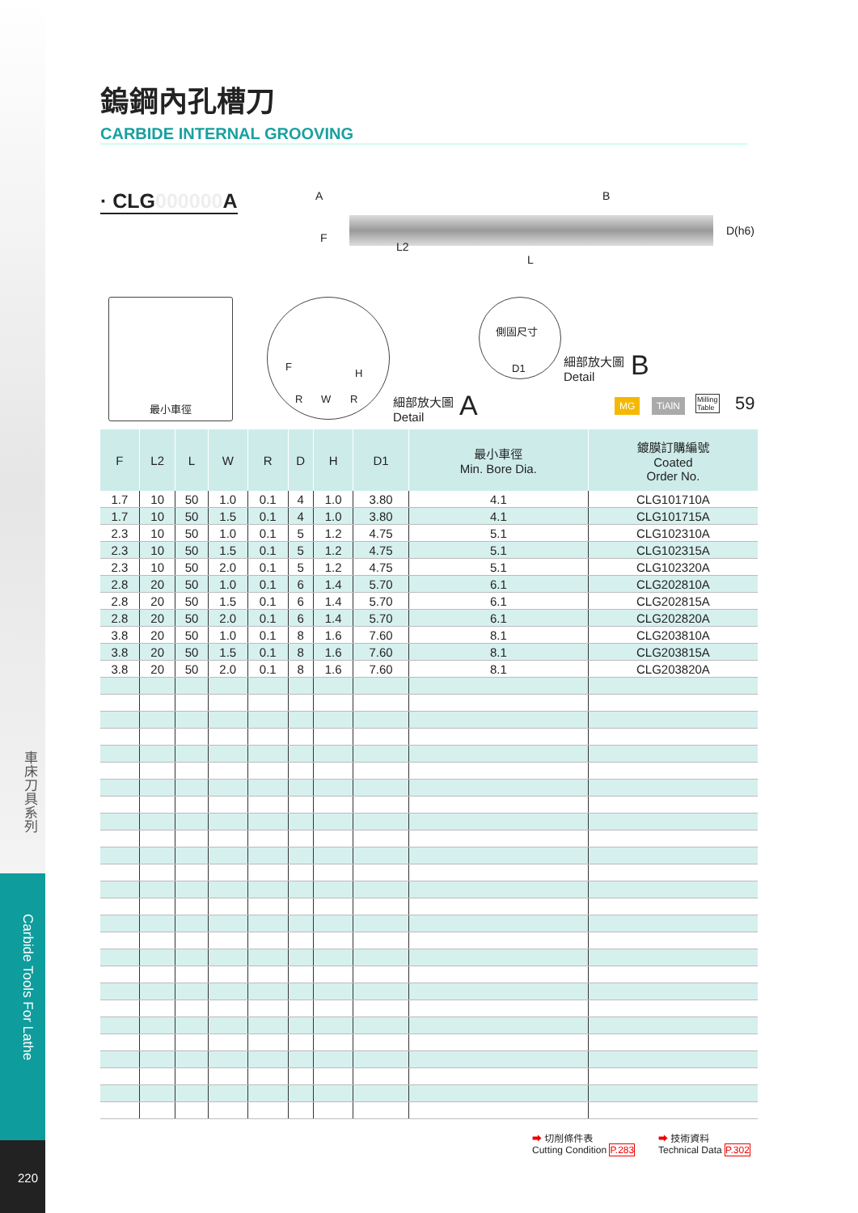車床刀具系列
Carbide Tools For Lathe
220
鎢鋼內孔槽刀
CARBIDE INTERNAL GROOVING
· CLG000000 A A B
F
L2
L
D(h6)
最小車徑 F
H
R W R
細部放大圖
Detail
A
側固尺寸
D1
細部放大圖
Detail
B
MG TiAlN
Milling
Table
59
| F | L2 | L | W | R | D | H | D1 | 最小車徑 Min. Bore Dia. | 鍍膜訂購編號 Coated Order No. |
| --- | --- | --- | --- | --- | --- | --- | --- | --- | --- |
| 1.7 | 10 | 50 | 1.0 | 0.1 | 4 | 1.0 | 3.80 | 4.1 | CLG101710A |
| 1.7 | 10 | 50 | 1.5 | 0.1 | 4 | 1.0 | 3.80 | 4.1 | CLG101715A |
| 2.3 | 10 | 50 | 1.0 | 0.1 | 5 | 1.2 | 4.75 | 5.1 | CLG102310A |
| 2.3 | 10 | 50 | 1.5 | 0.1 | 5 | 1.2 | 4.75 | 5.1 | CLG102315A |
| 2.3 | 10 | 50 | 2.0 | 0.1 | 5 | 1.2 | 4.75 | 5.1 | CLG102320A |
| 2.8 | 20 | 50 | 1.0 | 0.1 | 6 | 1.4 | 5.70 | 6.1 | CLG202810A |
| 2.8 | 20 | 50 | 1.5 | 0.1 | 6 | 1.4 | 5.70 | 6.1 | CLG202815A |
| 2.8 | 20 | 50 | 2.0 | 0.1 | 6 | 1.4 | 5.70 | 6.1 | CLG202820A |
| 3.8 | 20 | 50 | 1.0 | 0.1 | 8 | 1.6 | 7.60 | 8.1 | CLG203810A |
| 3.8 | 20 | 50 | 1.5 | 0.1 | 8 | 1.6 | 7.60 | 8.1 | CLG203815A |
| 3.8 | 20 | 50 | 2.0 | 0.1 | 8 | 1.6 | 7.60 | 8.1 | CLG203820A |
➡ 切削條件表
Cutting Condition P.283
➡ 技術資料
Technical Data P.302